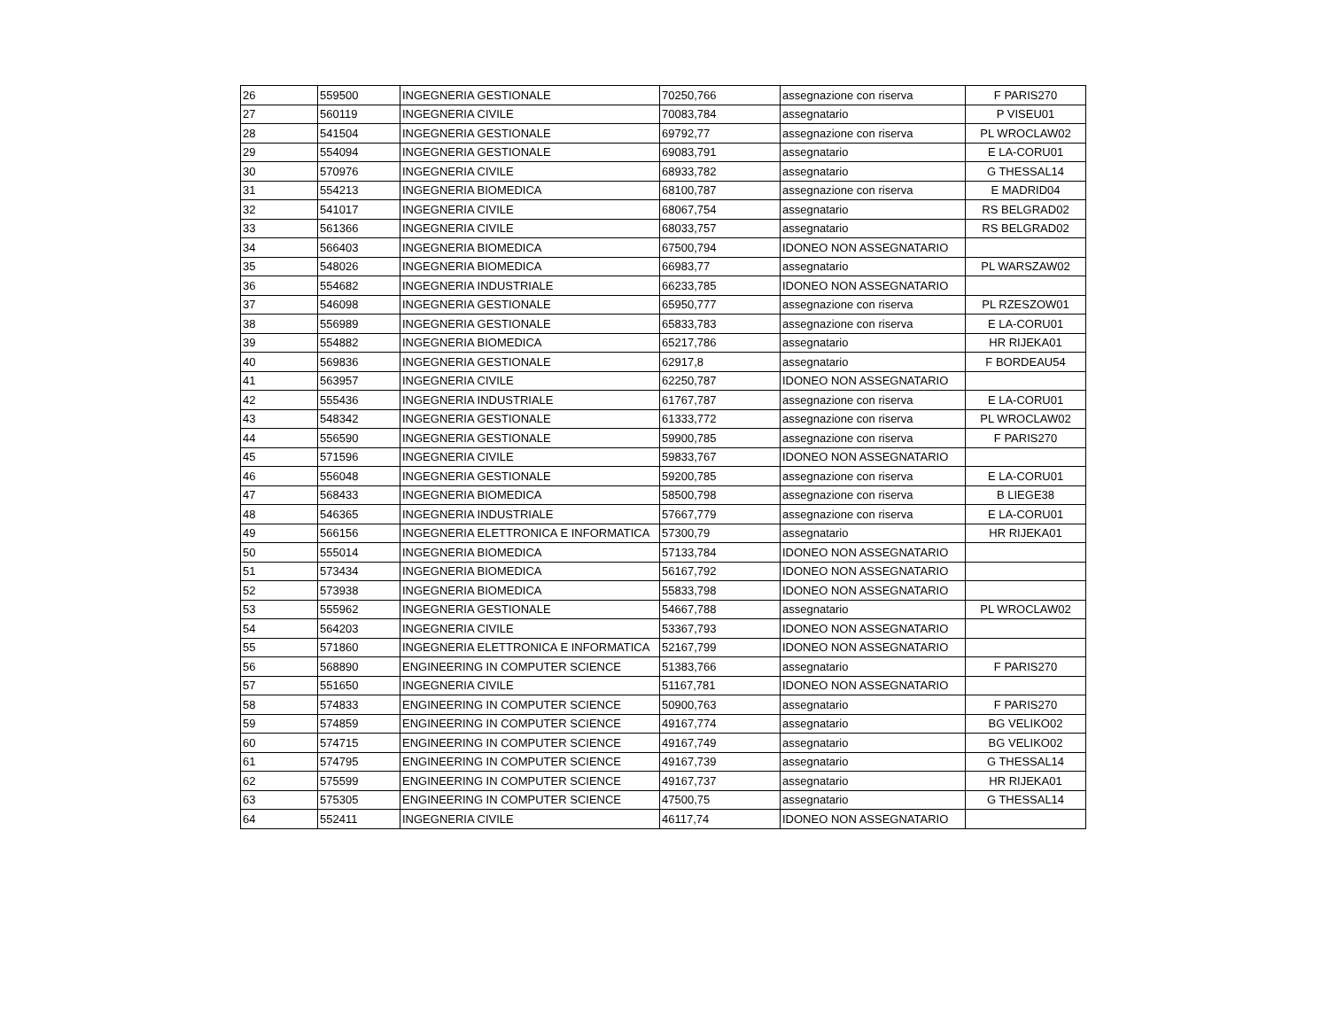| 26 | 559500 | INGEGNERIA GESTIONALE | 70250,766 | assegnazione con riserva | F PARIS270 |
| 27 | 560119 | INGEGNERIA CIVILE | 70083,784 | assegnatario | P VISEU01 |
| 28 | 541504 | INGEGNERIA GESTIONALE | 69792,77 | assegnazione con riserva | PL WROCLAW02 |
| 29 | 554094 | INGEGNERIA GESTIONALE | 69083,791 | assegnatario | E LA-CORU01 |
| 30 | 570976 | INGEGNERIA CIVILE | 68933,782 | assegnatario | G THESSAL14 |
| 31 | 554213 | INGEGNERIA BIOMEDICA | 68100,787 | assegnazione con riserva | E MADRID04 |
| 32 | 541017 | INGEGNERIA CIVILE | 68067,754 | assegnatario | RS BELGRAD02 |
| 33 | 561366 | INGEGNERIA CIVILE | 68033,757 | assegnatario | RS BELGRAD02 |
| 34 | 566403 | INGEGNERIA BIOMEDICA | 67500,794 | IDONEO NON ASSEGNATARIO | |
| 35 | 548026 | INGEGNERIA BIOMEDICA | 66983,77 | assegnatario | PL WARSZAW02 |
| 36 | 554682 | INGEGNERIA INDUSTRIALE | 66233,785 | IDONEO NON ASSEGNATARIO | |
| 37 | 546098 | INGEGNERIA GESTIONALE | 65950,777 | assegnazione con riserva | PL RZESZOW01 |
| 38 | 556989 | INGEGNERIA GESTIONALE | 65833,783 | assegnazione con riserva | E LA-CORU01 |
| 39 | 554882 | INGEGNERIA BIOMEDICA | 65217,786 | assegnatario | HR RIJEKA01 |
| 40 | 569836 | INGEGNERIA GESTIONALE | 62917,8 | assegnatario | F BORDEAU54 |
| 41 | 563957 | INGEGNERIA CIVILE | 62250,787 | IDONEO NON ASSEGNATARIO | |
| 42 | 555436 | INGEGNERIA INDUSTRIALE | 61767,787 | assegnazione con riserva | E LA-CORU01 |
| 43 | 548342 | INGEGNERIA GESTIONALE | 61333,772 | assegnazione con riserva | PL WROCLAW02 |
| 44 | 556590 | INGEGNERIA GESTIONALE | 59900,785 | assegnazione con riserva | F PARIS270 |
| 45 | 571596 | INGEGNERIA CIVILE | 59833,767 | IDONEO NON ASSEGNATARIO | |
| 46 | 556048 | INGEGNERIA GESTIONALE | 59200,785 | assegnazione con riserva | E LA-CORU01 |
| 47 | 568433 | INGEGNERIA BIOMEDICA | 58500,798 | assegnazione con riserva | B LIEGE38 |
| 48 | 546365 | INGEGNERIA INDUSTRIALE | 57667,779 | assegnazione con riserva | E LA-CORU01 |
| 49 | 566156 | INGEGNERIA ELETTRONICA E INFORMATICA | 57300,79 | assegnatario | HR RIJEKA01 |
| 50 | 555014 | INGEGNERIA BIOMEDICA | 57133,784 | IDONEO NON ASSEGNATARIO | |
| 51 | 573434 | INGEGNERIA BIOMEDICA | 56167,792 | IDONEO NON ASSEGNATARIO | |
| 52 | 573938 | INGEGNERIA BIOMEDICA | 55833,798 | IDONEO NON ASSEGNATARIO | |
| 53 | 555962 | INGEGNERIA GESTIONALE | 54667,788 | assegnatario | PL WROCLAW02 |
| 54 | 564203 | INGEGNERIA CIVILE | 53367,793 | IDONEO NON ASSEGNATARIO | |
| 55 | 571860 | INGEGNERIA ELETTRONICA E INFORMATICA | 52167,799 | IDONEO NON ASSEGNATARIO | |
| 56 | 568890 | ENGINEERING IN COMPUTER SCIENCE | 51383,766 | assegnatario | F PARIS270 |
| 57 | 551650 | INGEGNERIA CIVILE | 51167,781 | IDONEO NON ASSEGNATARIO | |
| 58 | 574833 | ENGINEERING IN COMPUTER SCIENCE | 50900,763 | assegnatario | F PARIS270 |
| 59 | 574859 | ENGINEERING IN COMPUTER SCIENCE | 49167,774 | assegnatario | BG VELIKO02 |
| 60 | 574715 | ENGINEERING IN COMPUTER SCIENCE | 49167,749 | assegnatario | BG VELIKO02 |
| 61 | 574795 | ENGINEERING IN COMPUTER SCIENCE | 49167,739 | assegnatario | G THESSAL14 |
| 62 | 575599 | ENGINEERING IN COMPUTER SCIENCE | 49167,737 | assegnatario | HR RIJEKA01 |
| 63 | 575305 | ENGINEERING IN COMPUTER SCIENCE | 47500,75 | assegnatario | G THESSAL14 |
| 64 | 552411 | INGEGNERIA CIVILE | 46117,74 | IDONEO NON ASSEGNATARIO | |